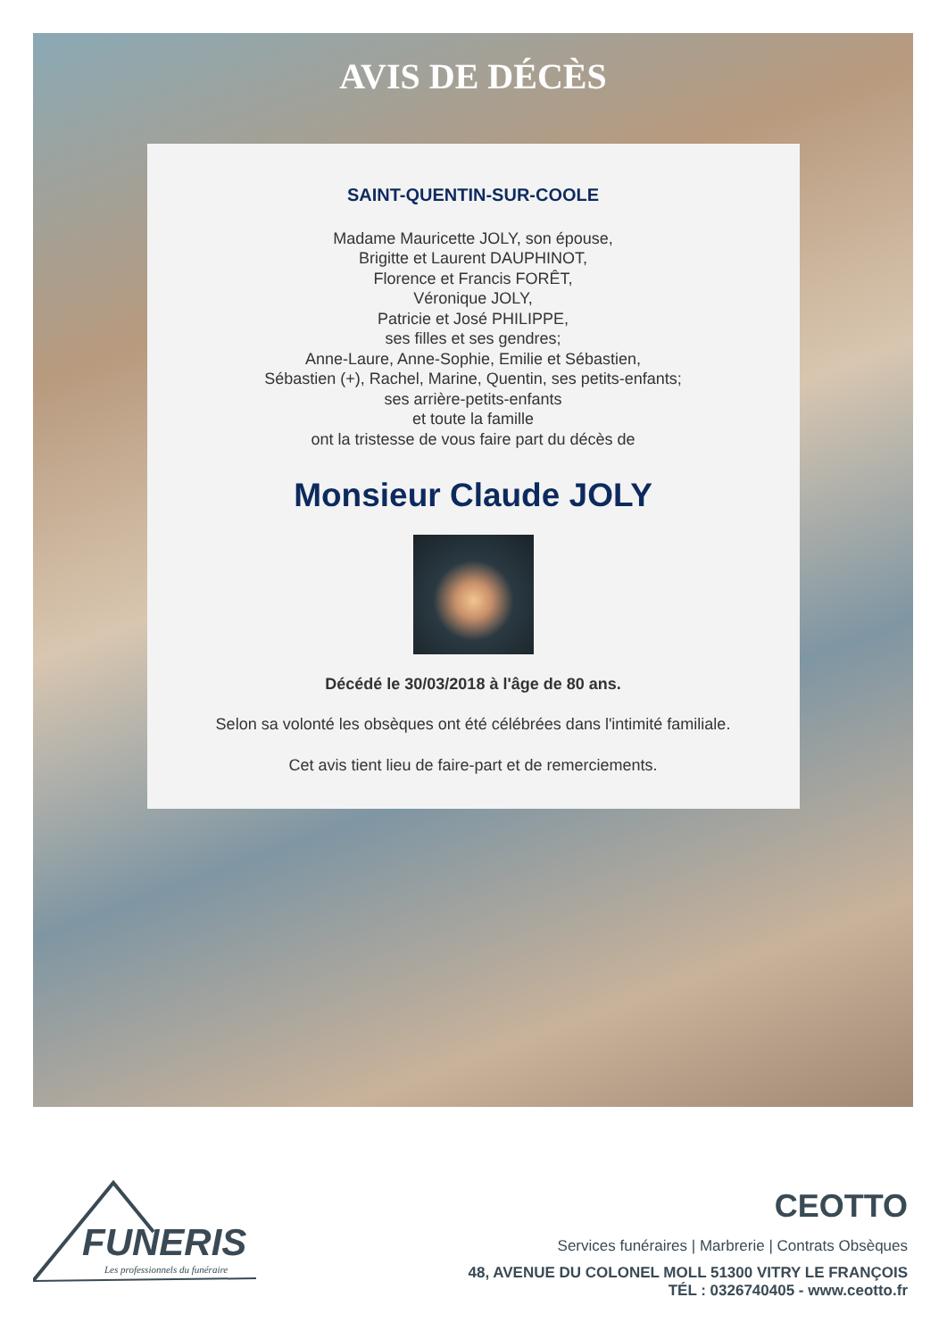AVIS DE DÉCÈS
SAINT-QUENTIN-SUR-COOLE
Madame Mauricette JOLY, son épouse,
Brigitte et Laurent DAUPHINOT,
Florence et Francis FORÊT,
Véronique JOLY,
Patricie et José PHILIPPE,
ses filles et ses gendres;
Anne-Laure, Anne-Sophie, Emilie et Sébastien,
Sébastien (+), Rachel, Marine, Quentin, ses petits-enfants;
ses arrière-petits-enfants
et toute la famille
ont la tristesse de vous faire part du décès de
Monsieur Claude JOLY
Décédé le 30/03/2018 à l'âge de 80 ans.
Selon sa volonté les obsèques ont été célébrées dans l'intimité familiale.
Cet avis tient lieu de faire-part et de remerciements.
FUNERIS
Les professionnels du funéraire
CEOTTO
Services funéraires | Marbrerie | Contrats Obsèques
48, AVENUE DU COLONEL MOLL 51300 VITRY LE FRANÇOIS
TÉL : 0326740405 - www.ceotto.fr